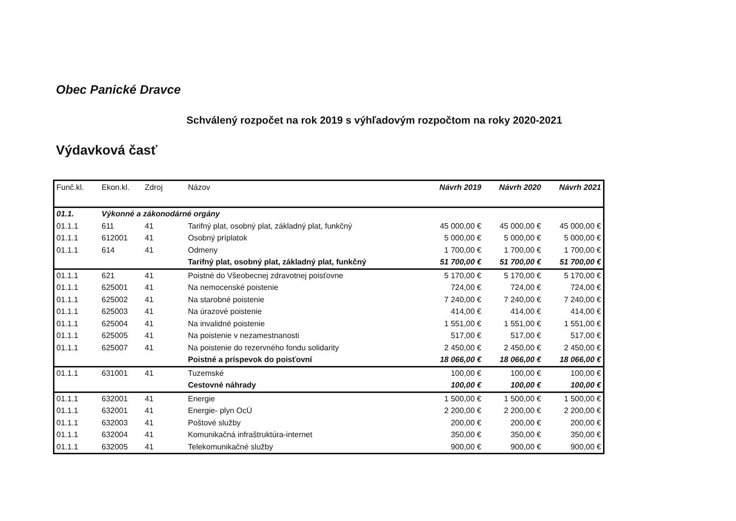Obec Panické Dravce
Schválený rozpočet na rok 2019 s výhľadovým rozpočtom na roky 2020-2021
Výdavková časť
| Funč.kl. | Ekon.kl. | Zdroj | Názov | Návrh 2019 | Návrh 2020 | Návrh 2021 |
| --- | --- | --- | --- | --- | --- | --- |
| 01.1. | Výkonné a zákonodárné orgány | | | | | |
| 01.1.1 | 611 | 41 | Tarifný plat, osobný plat, základný plat, funkčný | 45 000,00 € | 45 000,00 € | 45 000,00 € |
| 01.1.1 | 612001 | 41 | Osobný príplatok | 5 000,00 € | 5 000,00 € | 5 000,00 € |
| 01.1.1 | 614 | 41 | Odmeny | 1 700,00 € | 1 700,00 € | 1 700,00 € |
| | | | Tarifný plat, osobný plat, základný plat, funkčný | 51 700,00 € | 51 700,00 € | 51 700,00 € |
| 01.1.1 | 621 | 41 | Poistné do Všeobecnej zdravotnej poisťovne | 5 170,00 € | 5 170,00 € | 5 170,00 € |
| 01.1.1 | 625001 | 41 | Na nemocenské poistenie | 724,00 € | 724,00 € | 724,00 € |
| 01.1.1 | 625002 | 41 | Na starobné poistenie | 7 240,00 € | 7 240,00 € | 7 240,00 € |
| 01.1.1 | 625003 | 41 | Na úrazové poistenie | 414,00 € | 414,00 € | 414,00 € |
| 01.1.1 | 625004 | 41 | Na invalidné poistenie | 1 551,00 € | 1 551,00 € | 1 551,00 € |
| 01.1.1 | 625005 | 41 | Na poistenie v nezamestnanosti | 517,00 € | 517,00 € | 517,00 € |
| 01.1.1 | 625007 | 41 | Na poistenie do rezervného fondu solidarity | 2 450,00 € | 2 450,00 € | 2 450,00 € |
| | | | Poistné a príspevok do poisťovní | 18 066,00 € | 18 066,00 € | 18 066,00 € |
| 01.1.1 | 631001 | 41 | Tuzemské | 100,00 € | 100,00 € | 100,00 € |
| | | | Cestovné náhrady | 100,00 € | 100,00 € | 100,00 € |
| 01.1.1 | 632001 | 41 | Energie | 1 500,00 € | 1 500,00 € | 1 500,00 € |
| 01.1.1 | 632001 | 41 | Energie- plyn OcÚ | 2 200,00 € | 2 200,00 € | 2 200,00 € |
| 01.1.1 | 632003 | 41 | Poštové služby | 200,00 € | 200,00 € | 200,00 € |
| 01.1.1 | 632004 | 41 | Komunikačná infraštruktúra-internet | 350,00 € | 350,00 € | 350,00 € |
| 01.1.1 | 632005 | 41 | Telekomunikačné služby | 900,00 € | 900,00 € | 900,00 € |